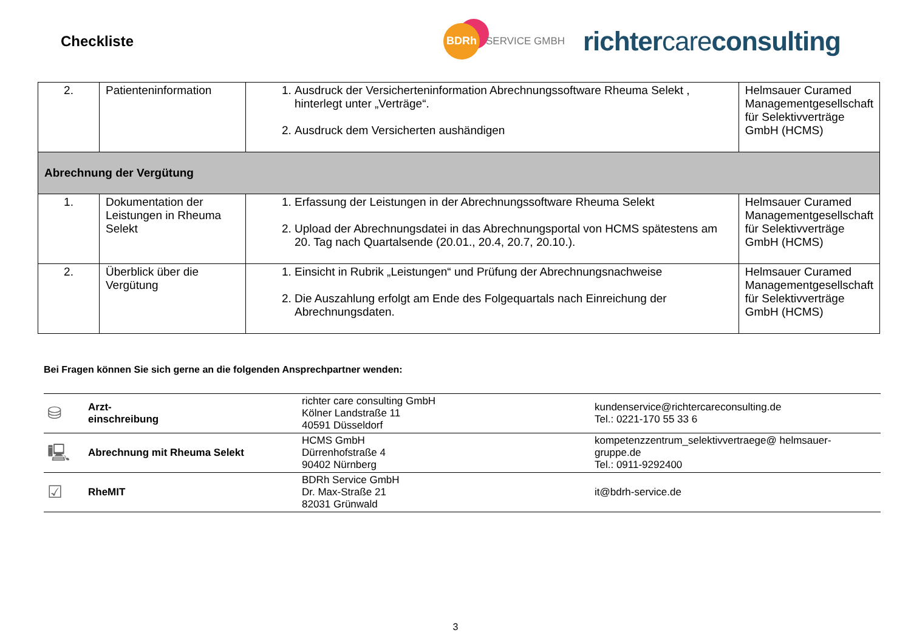Checkliste
BDRh
SERVICE GMBH
richtercareconsulting
| 2. | Patienteninformation | 1. Ausdruck der Versicherteninformation Abrechnungssoftware Rheuma Selekt , hinterlegt unter „Verträge“. 2. Ausdruck dem Versicherten aushändigen | Helmsauer Curamed Managementgesellschaft für Selektivverträge GmbH (HCMS) |
| Abrechnung der Vergütung | | | |
| 1. | Dokumentation der Leistungen in Rheuma Selekt | 1. Erfassung der Leistungen in der Abrechnungssoftware Rheuma Selekt 2. Upload der Abrechnungsdatei in das Abrechnungsportal von HCMS spätestens am 20. Tag nach Quartalsende (20.01., 20.4, 20.7, 20.10.). | Helmsauer Curamed Managementgesellschaft für Selektivverträge GmbH (HCMS) |
| 2. | Überblick über die Vergütung | 1. Einsicht in Rubrik „Leistungen“ und Prüfung der Abrechnungsnachweise 2. Die Auszahlung erfolgt am Ende des Folgequartals nach Einreichung der Abrechnungsdaten. | Helmsauer Curamed Managementgesellschaft für Selektivverträge GmbH (HCMS) |
Bei Fragen können Sie sich gerne an die folgenden Ansprechpartner wenden:
| ⛁ | Arzt- einschreibung | richter care consulting GmbH Kölner Landstraße 11 40591 Düsseldorf | kundenservice@richtercareconsulting.de Tel.: 0221-170 55 33 6 |
| 🖳 | Abrechnung mit Rheuma Selekt | HCMS GmbH Dürrenhofstraße 4 90402 Nürnberg | kompetenzzentrum_selektivvertraege@ helmsauer-gruppe.de Tel.: 0911-9292400 |
| ☑ | RheMIT | BDRh Service GmbH Dr. Max-Straße 21 82031 Grünwald | it@bdrh-service.de |
3